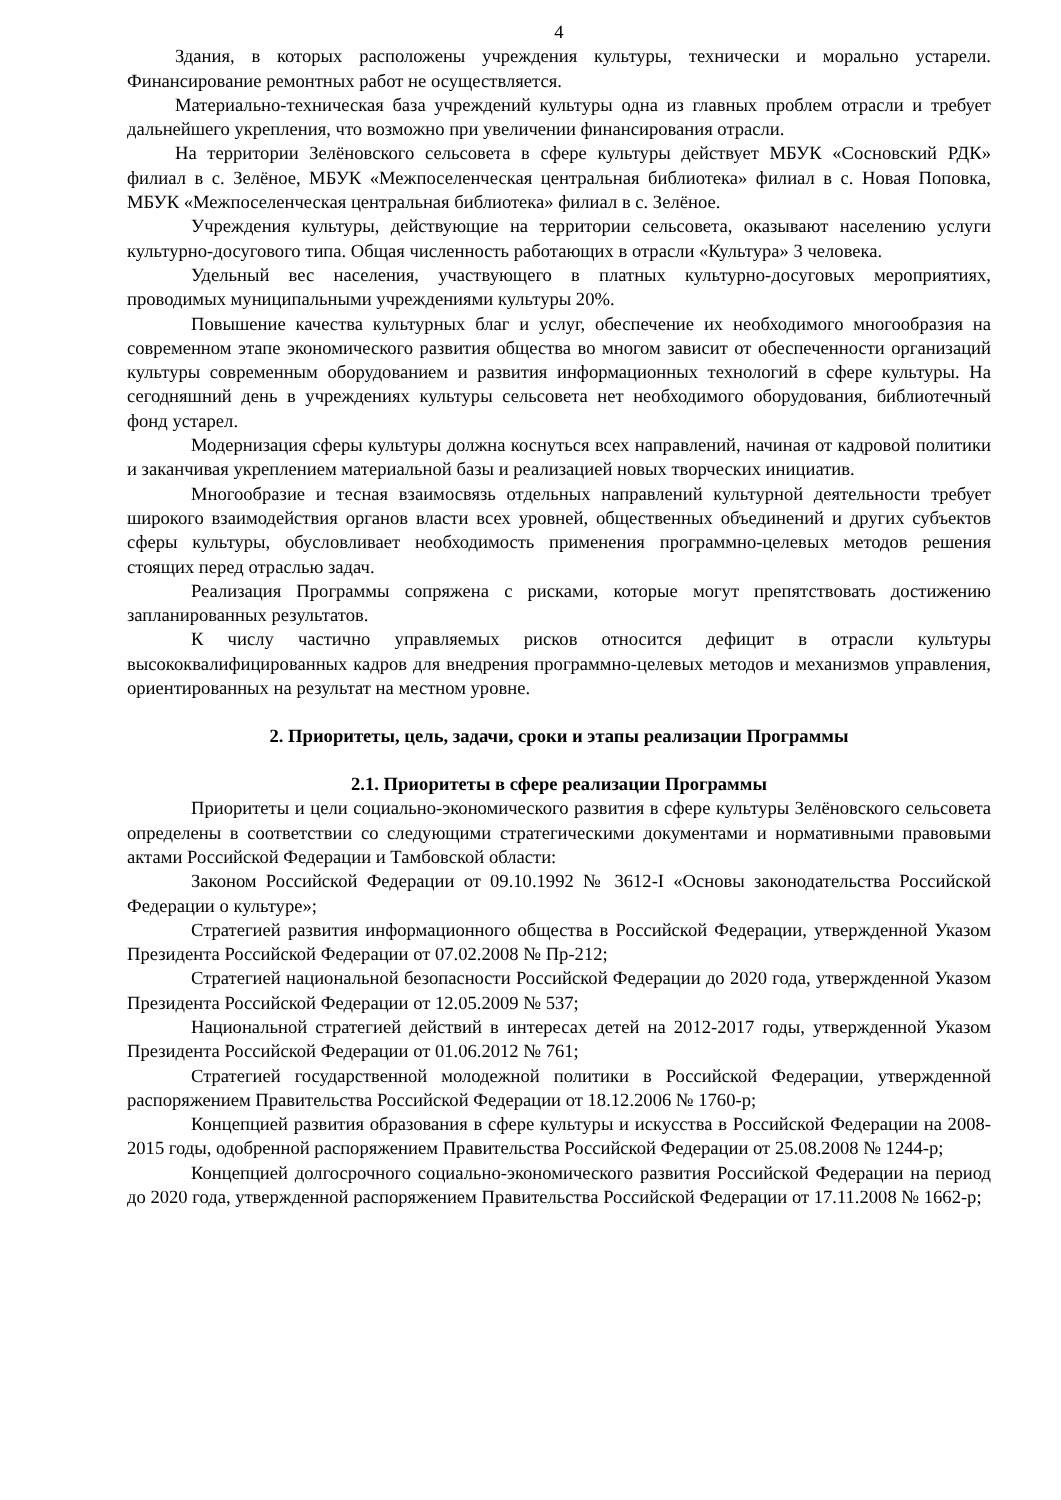4
Здания, в которых расположены учреждения культуры, технически и морально устарели. Финансирование ремонтных работ не осуществляется.
Материально-техническая база учреждений культуры одна из главных проблем отрасли и требует дальнейшего укрепления, что возможно при увеличении финансирования отрасли.
На территории Зелёновского сельсовета в сфере культуры действует МБУК «Сосновский РДК» филиал в с. Зелёное, МБУК «Межпоселенческая центральная библиотека» филиал в с. Новая Поповка, МБУК «Межпоселенческая центральная библиотека» филиал в с. Зелёное.
Учреждения культуры, действующие на территории сельсовета, оказывают населению услуги культурно-досугового типа. Общая численность работающих в отрасли «Культура» 3 человека.
Удельный вес населения, участвующего в платных культурно-досуговых мероприятиях, проводимых муниципальными учреждениями культуры 20%.
Повышение качества культурных благ и услуг, обеспечение их необходимого многообразия на современном этапе экономического развития общества во многом зависит от обеспеченности организаций культуры современным оборудованием и развития информационных технологий в сфере культуры. На сегодняшний день в учреждениях культуры сельсовета нет необходимого оборудования, библиотечный фонд устарел.
Модернизация сферы культуры должна коснуться всех направлений, начиная от кадровой политики и заканчивая укреплением материальной базы и реализацией новых творческих инициатив.
Многообразие и тесная взаимосвязь отдельных направлений культурной деятельности требует широкого взаимодействия органов власти всех уровней, общественных объединений и других субъектов сферы культуры, обусловливает необходимость применения программно-целевых методов решения стоящих перед отраслью задач.
Реализация Программы сопряжена с рисками, которые могут препятствовать достижению запланированных результатов.
К числу частично управляемых рисков относится дефицит в отрасли культуры высококвалифицированных кадров для внедрения программно-целевых методов и механизмов управления, ориентированных на результат на местном уровне.
2. Приоритеты, цель, задачи, сроки и этапы реализации Программы
2.1. Приоритеты в сфере реализации Программы
Приоритеты и цели социально-экономического развития в сфере культуры Зелёновского сельсовета определены в соответствии со следующими стратегическими документами и нормативными правовыми актами Российской Федерации и Тамбовской области:
Законом Российской Федерации от 09.10.1992 № 3612-I «Основы законодательства Российской Федерации о культуре»;
Стратегией развития информационного общества в Российской Федерации, утвержденной Указом Президента Российской Федерации от 07.02.2008 № Пр-212;
Стратегией национальной безопасности Российской Федерации до 2020 года, утвержденной Указом Президента Российской Федерации от 12.05.2009 № 537;
Национальной стратегией действий в интересах детей на 2012-2017 годы, утвержденной Указом Президента Российской Федерации от 01.06.2012 № 761;
Стратегией государственной молодежной политики в Российской Федерации, утвержденной распоряжением Правительства Российской Федерации от 18.12.2006 № 1760-р;
Концепцией развития образования в сфере культуры и искусства в Российской Федерации на 2008-2015 годы, одобренной распоряжением Правительства Российской Федерации от 25.08.2008 № 1244-р;
Концепцией долгосрочного социально-экономического развития Российской Федерации на период до 2020 года, утвержденной распоряжением Правительства Российской Федерации от 17.11.2008 № 1662-р;